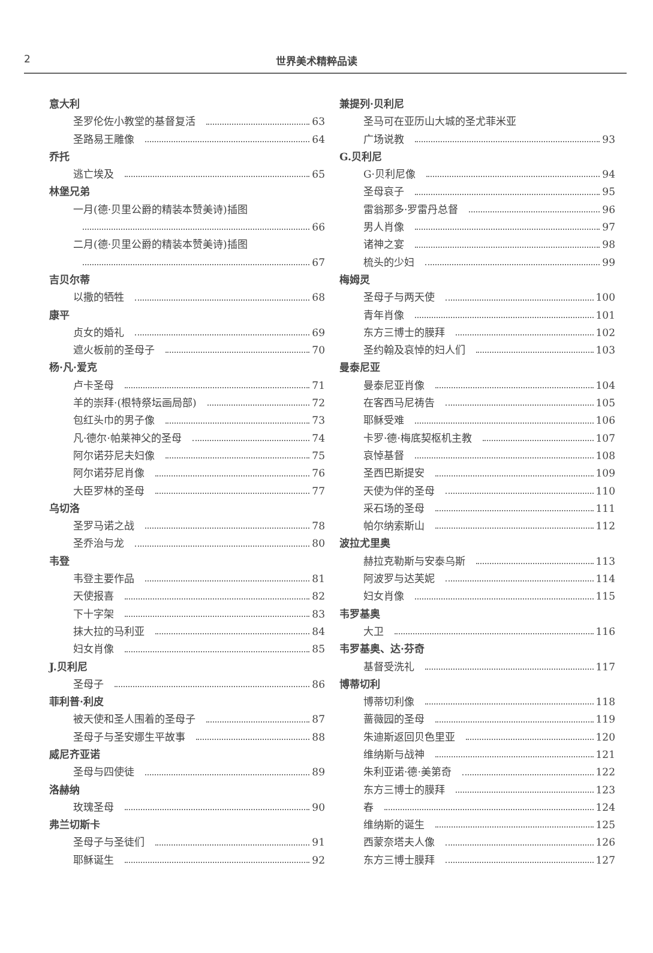2 世界美术精粹品读
意大利
圣罗伦佐小教堂的基督复活 63
圣路易王雕像 64
乔托
逃亡埃及 65
林堡兄弟
一月(德·贝里公爵的精装本赞美诗)插图
66
二月(德·贝里公爵的精装本赞美诗)插图
67
吉贝尔蒂
以撒的牺牲 68
康平
贞女的婚礼 69
遮火板前的圣母子 70
杨·凡·爱克
卢卡圣母 71
羊的崇拜·(根特祭坛画局部) 72
包红头巾的男子像 73
凡·德尔·帕莱神父的圣母 74
阿尔诺芬尼夫妇像 75
阿尔诺芬尼肖像 76
大臣罗林的圣母 77
乌切洛
圣罗马诺之战 78
圣乔治与龙 80
韦登
韦登主要作品 81
天使报喜 82
下十字架 83
抹大拉的马利亚 84
妇女肖像 85
J.贝利尼
圣母子 86
菲利普·利皮
被天使和圣人围着的圣母子 87
圣母子与圣安娜生平故事 88
威尼齐亚诺
圣母与四使徒 89
洛赫纳
玫瑰圣母 90
弗兰切斯卡
圣母子与圣徒们 91
耶稣诞生 92
兼提列·贝利尼
圣马可在亚历山大城的圣尤菲米亚
广场说教 93
G.贝利尼
G·贝利尼像 94
圣母哀子 95
雷翁那多·罗雷丹总督 96
男人肖像 97
诸神之宴 98
梳头的少妇 99
梅姆灵
圣母子与两天使 100
青年肖像 101
东方三博士的膜拜 102
圣约翰及哀悼的妇人们 103
曼泰尼亚
曼泰尼亚肖像 104
在客西马尼祷告 105
耶稣受难 106
卡罗·德·梅底契枢机主教 107
哀悼基督 108
圣西巴斯提安 109
天使为伴的圣母 110
采石场的圣母 111
帕尔纳索斯山 112
波拉尤里奥
赫拉克勒斯与安泰乌斯 113
阿波罗与达芙妮 114
妇女肖像 115
韦罗基奥
大卫 116
韦罗基奥、达·芬奇
基督受洗礼 117
博蒂切利
博蒂切利像 118
蔷薇园的圣母 119
朱迪斯返回贝色里亚 120
维纳斯与战神 121
朱利亚诺·德·美第奇 122
东方三博士的膜拜 123
春 124
维纳斯的诞生 125
西蒙奈塔夫人像 126
东方三博士膜拜 127